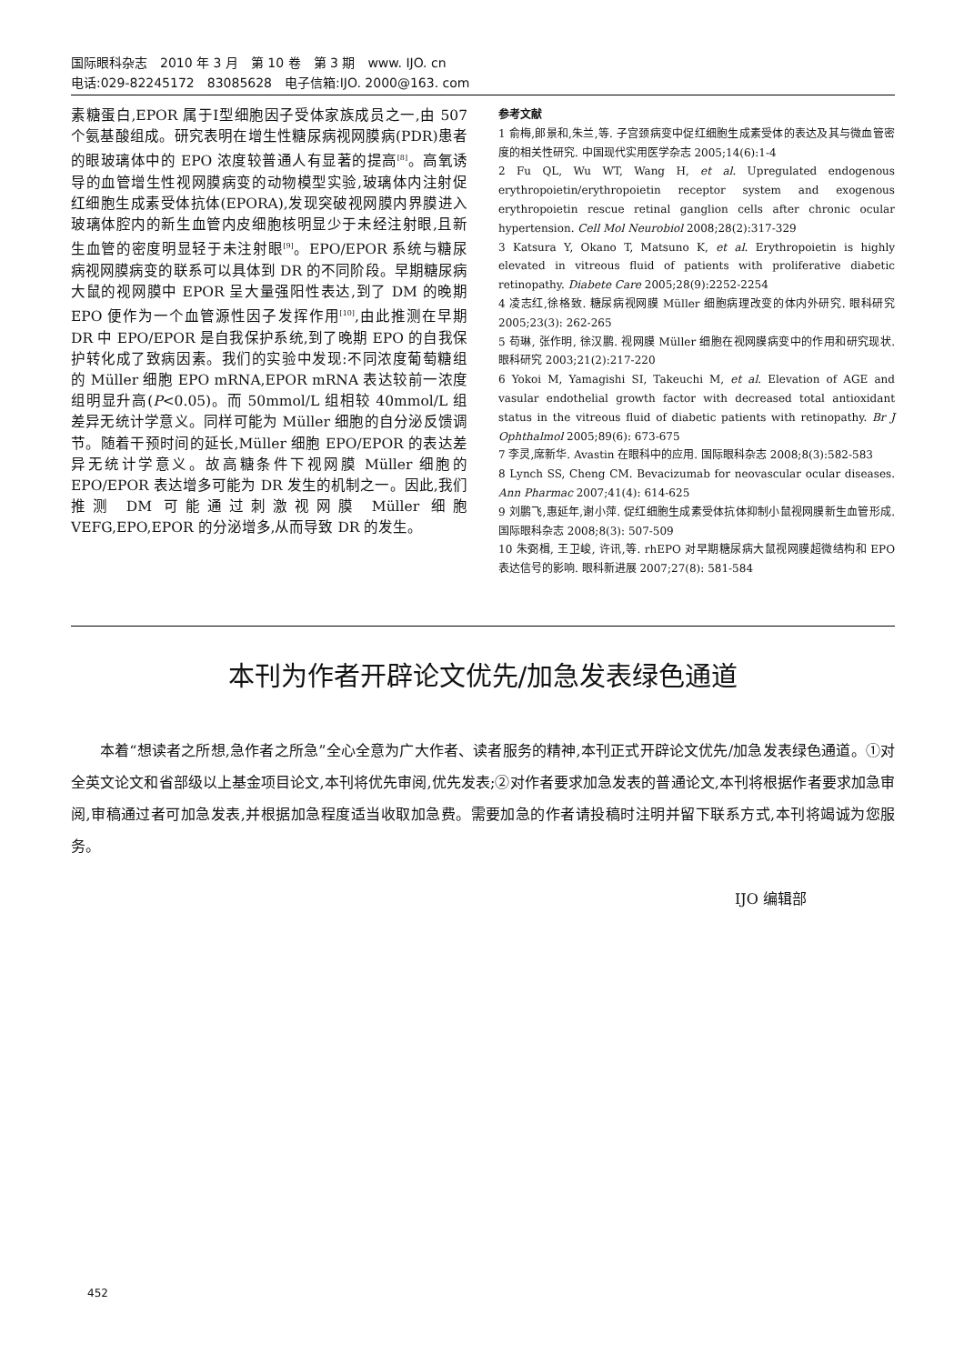国际眼科杂志　2010 年 3 月　第 10 卷　第 3 期　www. IJO. cn
电话:029-82245172　83085628　电子信箱:IJO. 2000@163. com
素糖蛋白,EPOR 属于Ⅰ型细胞因子受体家族成员之一,由 507 个氨基酸组成。研究表明在增生性糖尿病视网膜病(PDR)患者的眼玻璃体中的 EPO 浓度较普通人有显著的提高<sup>[8]</sup>。高氧诱导的血管增生性视网膜病变的动物模型实验,玻璃体内注射促红细胞生成素受体抗体(EPORA),发现突破视网膜内界膜进入玻璃体腔内的新生血管内皮细胞核明显少于未经注射眼,且新生血管的密度明显轻于未注射眼<sup>[9]</sup>。EPO/EPOR 系统与糖尿病视网膜病变的联系可以具体到 DR 的不同阶段。早期糖尿病大鼠的视网膜中 EPOR 呈大量强阳性表达,到了 DM 的晚期 EPO 便作为一个血管源性因子发挥作用<sup>[10]</sup>,由此推测在早期 DR 中 EPO/EPOR 是自我保护系统,到了晚期 EPO 的自我保护转化成了致病因素。我们的实验中发现:不同浓度葡萄糖组的 Müller 细胞 EPO mRNA,EPOR mRNA 表达较前一浓度组明显升高(P<0.05)。而 50mmol/L 组相较 40mmol/L 组差异无统计学意义。同样可能为 Müller 细胞的自分泌反馈调节。随着干预时间的延长,Müller 细胞 EPO/EPOR 的表达差异无统计学意义。故高糖条件下视网膜 Müller 细胞的 EPO/EPOR 表达增多可能为 DR 发生的机制之一。因此,我们推测 DM 可能通过刺激视网膜 Müller 细胞 VEFG,EPO,EPOR 的分泌增多,从而导致 DR 的发生。
参考文献
1 俞梅,郎景和,朱兰,等. 子宫颈病变中促红细胞生成素受体的表达及其与微血管密度的相关性研究. 中国现代实用医学杂志 2005;14(6):1-4
2 Fu QL, Wu WT, Wang H, et al. Upregulated endogenous erythropoietin/erythropoietin receptor system and exogenous erythropoietin rescue retinal ganglion cells after chronic ocular hypertension. Cell Mol Neurobiol 2008;28(2):317-329
3 Katsura Y, Okano T, Matsuno K, et al. Erythropoietin is highly elevated in vitreous fluid of patients with proliferative diabetic retinopathy. Diabete Care 2005;28(9):2252-2254
4 凌志红,徐格致. 糖尿病视网膜 Müller 细胞病理改变的体内外研究. 眼科研究 2005;23(3): 262-265
5 苟琳, 张作明, 徐汉鹏. 视网膜 Müller 细胞在视网膜病变中的作用和研究现状. 眼科研究 2003;21(2):217-220
6 Yokoi M, Yamagishi SI, Takeuchi M, et al. Elevation of AGE and vasular endothelial growth factor with decreased total antioxidant status in the vitreous fluid of diabetic patients with retinopathy. Br J Ophthalmol 2005;89(6): 673-675
7 李灵,席新华. Avastin 在眼科中的应用. 国际眼科杂志 2008;8(3):582-583
8 Lynch SS, Cheng CM. Bevacizumab for neovascular ocular diseases. Ann Pharmac 2007;41(4): 614-625
9 刘鹏飞,惠延年,谢小萍. 促红细胞生成素受体抗体抑制小鼠视网膜新生血管形成. 国际眼科杂志 2008;8(3): 507-509
10 朱弼楫, 王卫峻, 许讯,等. rhEPO 对早期糖尿病大鼠视网膜超微结构和 EPO 表达信号的影响. 眼科新进展 2007;27(8): 581-584
本刊为作者开辟论文优先/加急发表绿色通道
本着“想读者之所想,急作者之所急”全心全意为广大作者、读者服务的精神,本刊正式开辟论文优先/加急发表绿色通道。①对全英文论文和省部级以上基金项目论文,本刊将优先审阅,优先发表;②对作者要求加急发表的普通论文,本刊将根据作者要求加急审阅,审稿通过者可加急发表,并根据加急程度适当收取加急费。需要加急的作者请投稿时注明并留下联系方式,本刊将竭诚为您服务。
IJO 编辑部
452